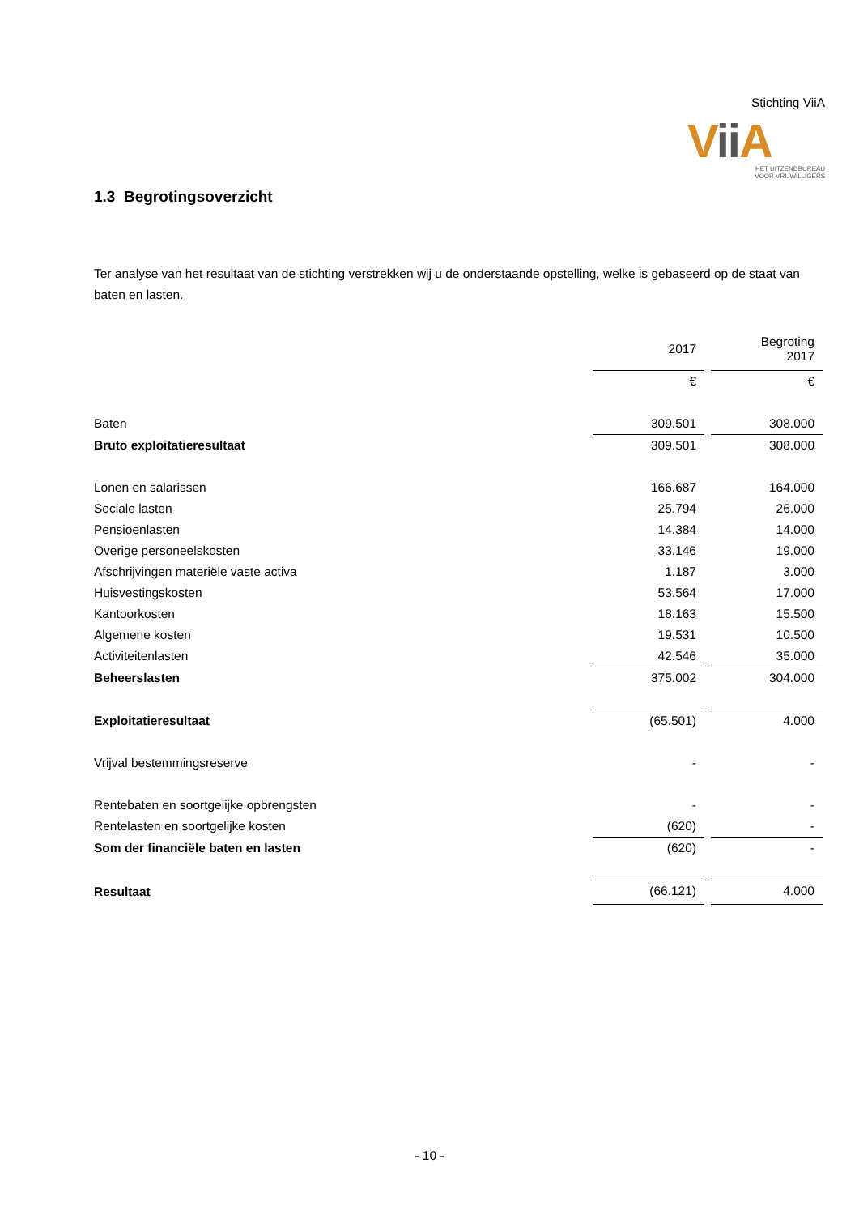Stichting ViiA
Vii A
HET UITZENDBUREAU
VOOR VRIJWILLIGERS
1.3 Begrotingsoverzicht
Ter analyse van het resultaat van de stichting verstrekken wij u de onderstaande opstelling, welke is gebaseerd op de staat van baten en lasten.
| | 2017 | | Begroting 2017 |
| | € | | € |
| Baten | 309.501 | | 308.000 |
| Bruto exploitatieresultaat | 309.501 | | 308.000 |
| Lonen en salarissen | 166.687 | | 164.000 |
| Sociale lasten | 25.794 | | 26.000 |
| Pensioenlasten | 14.384 | | 14.000 |
| Overige personeelskosten | 33.146 | | 19.000 |
| Afschrijvingen materiële vaste activa | 1.187 | | 3.000 |
| Huisvestingskosten | 53.564 | | 17.000 |
| Kantoorkosten | 18.163 | | 15.500 |
| Algemene kosten | 19.531 | | 10.500 |
| Activiteitenlasten | 42.546 | | 35.000 |
| Beheerslasten | 375.002 | | 304.000 |
| Exploitatieresultaat | (65.501) | | 4.000 |
| Vrijval bestemmingsreserve | - | | - |
| Rentebaten en soortgelijke opbrengsten | - | | - |
| Rentelasten en soortgelijke kosten | (620) | | - |
| Som der financiële baten en lasten | (620) | | - |
| Resultaat | (66.121) | | 4.000 |
- 10 -